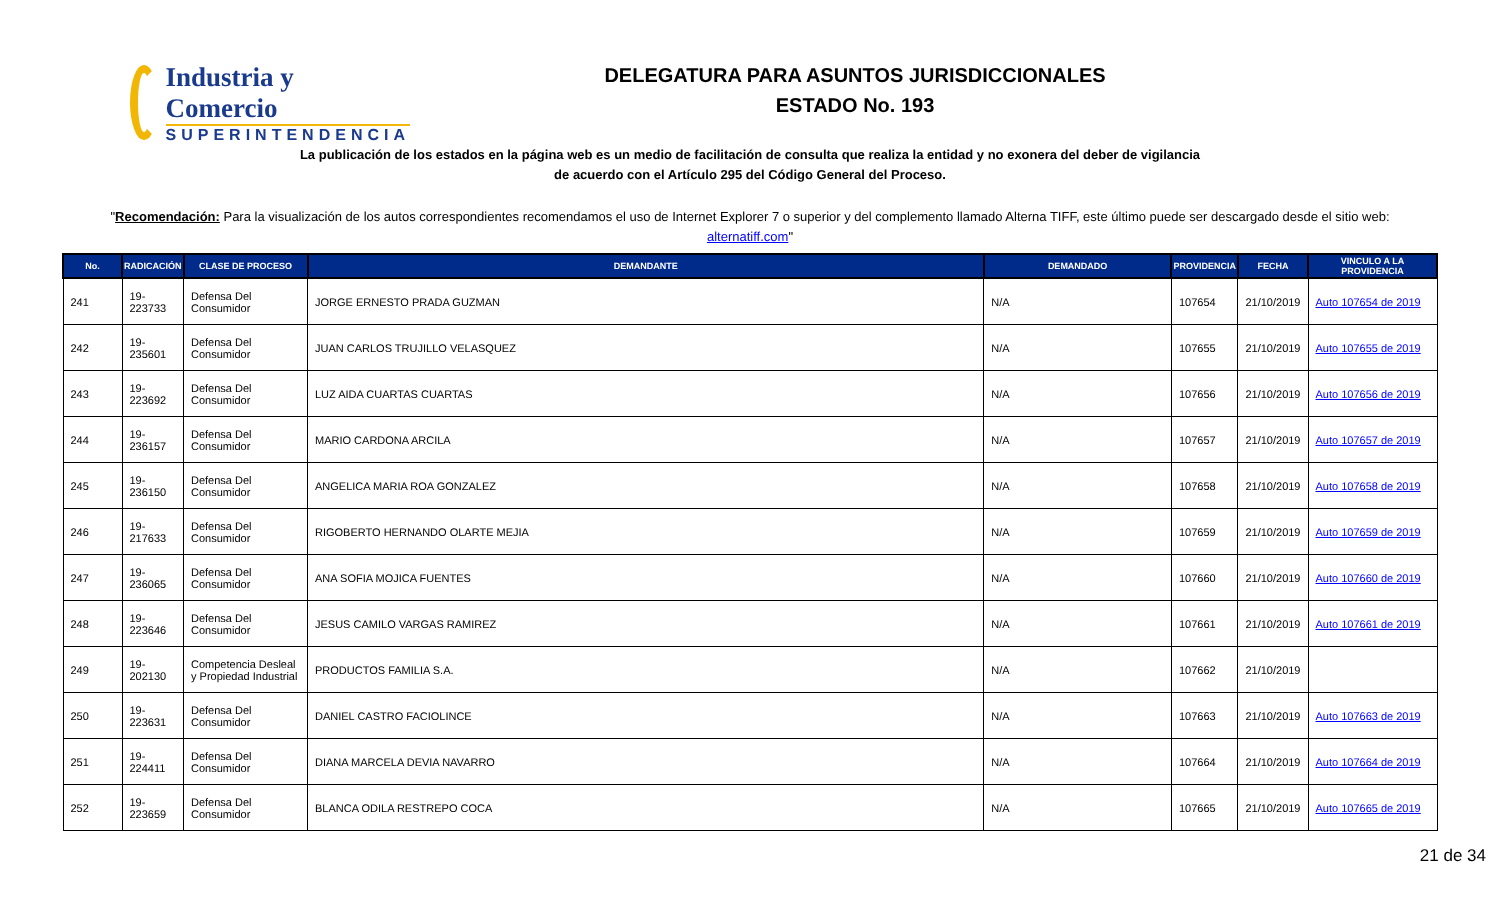Industria y Comercio
SUPERINTENDENCIA
DELEGATURA PARA ASUNTOS JURISDICCIONALES
ESTADO No. 193
La publicación de los estados en la página web es un medio de facilitación de consulta que realiza la entidad y no exonera del deber de vigilancia
de acuerdo con el Artículo 295 del Código General del Proceso.
"Recomendación: Para la visualización de los autos correspondientes recomendamos el uso de Internet Explorer 7 o superior y del complemento llamado Alterna TIFF, este último puede ser descargado desde el sitio web: alternatiff.com"
| No. | RADICACIÓN | CLASE DE PROCESO | DEMANDANTE | DEMANDADO | PROVIDENCIA | FECHA | VINCULO A LA PROVIDENCIA |
| --- | --- | --- | --- | --- | --- | --- | --- |
| 241 | 19-223733 | Defensa Del Consumidor | JORGE ERNESTO PRADA GUZMAN | N/A | 107654 | 21/10/2019 | Auto 107654 de 2019 |
| 242 | 19-235601 | Defensa Del Consumidor | JUAN CARLOS TRUJILLO VELASQUEZ | N/A | 107655 | 21/10/2019 | Auto 107655 de 2019 |
| 243 | 19-223692 | Defensa Del Consumidor | LUZ AIDA CUARTAS CUARTAS | N/A | 107656 | 21/10/2019 | Auto 107656 de 2019 |
| 244 | 19-236157 | Defensa Del Consumidor | MARIO CARDONA ARCILA | N/A | 107657 | 21/10/2019 | Auto 107657 de 2019 |
| 245 | 19-236150 | Defensa Del Consumidor | ANGELICA MARIA ROA GONZALEZ | N/A | 107658 | 21/10/2019 | Auto 107658 de 2019 |
| 246 | 19-217633 | Defensa Del Consumidor | RIGOBERTO HERNANDO OLARTE MEJIA | N/A | 107659 | 21/10/2019 | Auto 107659 de 2019 |
| 247 | 19-236065 | Defensa Del Consumidor | ANA SOFIA MOJICA FUENTES | N/A | 107660 | 21/10/2019 | Auto 107660 de 2019 |
| 248 | 19-223646 | Defensa Del Consumidor | JESUS CAMILO VARGAS RAMIREZ | N/A | 107661 | 21/10/2019 | Auto 107661 de 2019 |
| 249 | 19-202130 | Competencia Desleal y Propiedad Industrial | PRODUCTOS FAMILIA S.A. | N/A | 107662 | 21/10/2019 | |
| 250 | 19-223631 | Defensa Del Consumidor | DANIEL CASTRO FACIOLINCE | N/A | 107663 | 21/10/2019 | Auto 107663 de 2019 |
| 251 | 19-224411 | Defensa Del Consumidor | DIANA MARCELA DEVIA NAVARRO | N/A | 107664 | 21/10/2019 | Auto 107664 de 2019 |
| 252 | 19-223659 | Defensa Del Consumidor | BLANCA ODILA RESTREPO COCA | N/A | 107665 | 21/10/2019 | Auto 107665 de 2019 |
21 de 34